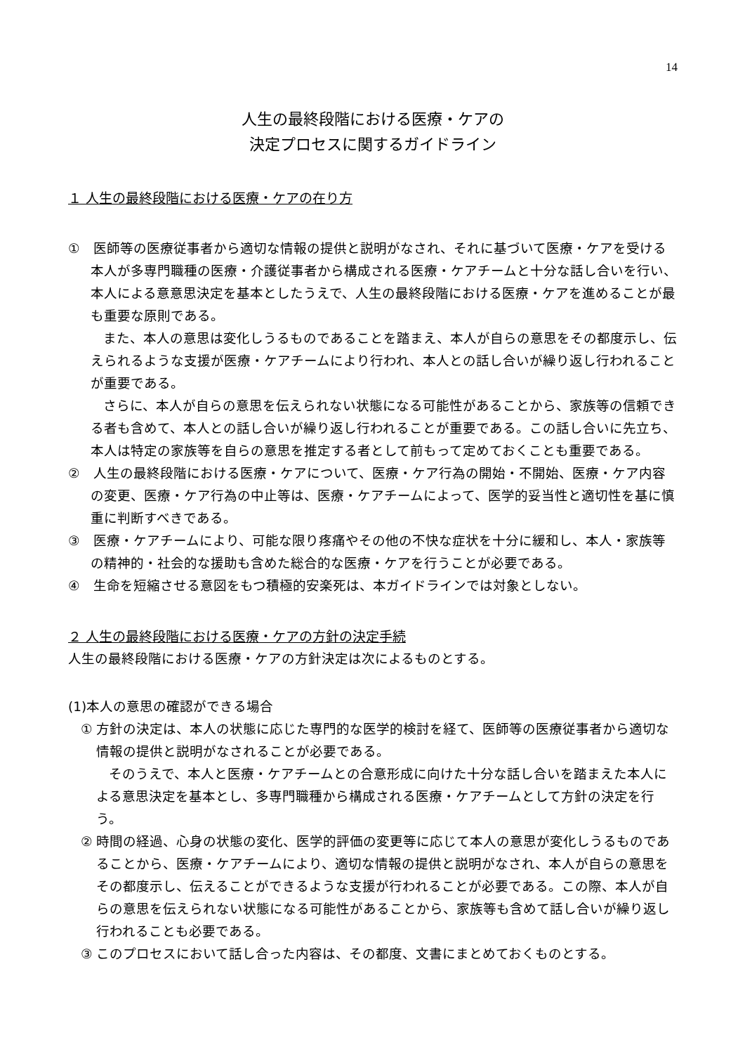14
人生の最終段階における医療・ケアの
決定プロセスに関するガイドライン
１ 人生の最終段階における医療・ケアの在り方
①　医師等の医療従事者から適切な情報の提供と説明がなされ、それに基づいて医療・ケアを受ける本人が多専門職種の医療・介護従事者から構成される医療・ケアチームと十分な話し合いを行い、本人による意意思決定を基本としたうえで、人生の最終段階における医療・ケアを進めることが最も重要な原則である。
また、本人の意思は変化しうるものであることを踏まえ、本人が自らの意思をその都度示し、伝えられるような支援が医療・ケアチームにより行われ、本人との話し合いが繰り返し行われることが重要である。
さらに、本人が自らの意思を伝えられない状態になる可能性があることから、家族等の信頼できる者も含めて、本人との話し合いが繰り返し行われることが重要である。この話し合いに先立ち、本人は特定の家族等を自らの意思を推定する者として前もって定めておくことも重要である。
②　人生の最終段階における医療・ケアについて、医療・ケア行為の開始・不開始、医療・ケア内容の変更、医療・ケア行為の中止等は、医療・ケアチームによって、医学的妥当性と適切性を基に慎重に判断すべきである。
③　医療・ケアチームにより、可能な限り疼痛やその他の不快な症状を十分に緩和し、本人・家族等の精神的・社会的な援助も含めた総合的な医療・ケアを行うことが必要である。
④　生命を短縮させる意図をもつ積極的安楽死は、本ガイドラインでは対象としない。
２ 人生の最終段階における医療・ケアの方針の決定手続
人生の最終段階における医療・ケアの方針決定は次によるものとする。
(1)本人の意思の確認ができる場合
① 方針の決定は、本人の状態に応じた専門的な医学的検討を経て、医師等の医療従事者から適切な情報の提供と説明がなされることが必要である。
そのうえで、本人と医療・ケアチームとの合意形成に向けた十分な話し合いを踏まえた本人による意思決定を基本とし、多専門職種から構成される医療・ケアチームとして方針の決定を行う。
② 時間の経過、心身の状態の変化、医学的評価の変更等に応じて本人の意思が変化しうるものであることから、医療・ケアチームにより、適切な情報の提供と説明がなされ、本人が自らの意思をその都度示し、伝えることができるような支援が行われることが必要である。この際、本人が自らの意思を伝えられない状態になる可能性があることから、家族等も含めて話し合いが繰り返し行われることも必要である。
③ このプロセスにおいて話し合った内容は、その都度、文書にまとめておくものとする。